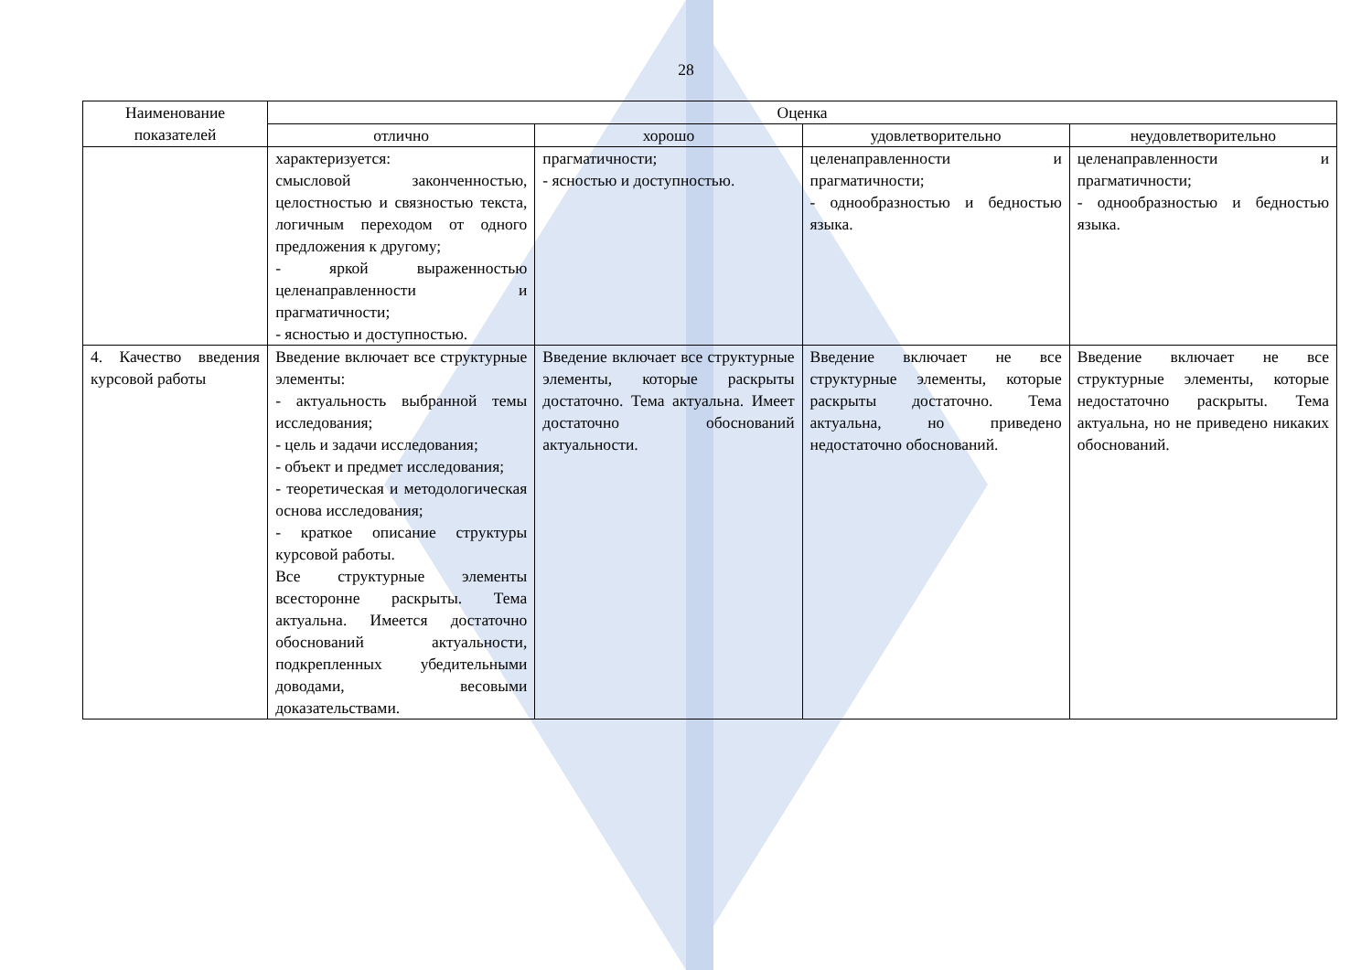28
| Наименование показателей | Оценка | | | |
| --- | --- | --- | --- | --- |
| | отлично | хорошо | удовлетворительно | неудовлетворительно |
| | характеризуется: смысловой законченностью, целостностью и связностью текста, логичным переходом от одного предложения к другому; - яркой выраженностью целенаправленности и прагматичности; - ясностью и доступностью. | прагматичности; - ясностью и доступностью. | целенаправленности и прагматичности; - однообразностью и бедностью языка. | целенаправленности и прагматичности; - однообразностью и бедностью языка. |
| 4. Качество введения курсовой работы | Введение включает все структурные элементы: - актуальность выбранной темы исследования; - цель и задачи исследования; - объект и предмет исследования; - теоретическая и методологическая основа исследования; - краткое описание структуры курсовой работы. Все структурные элементы всесторонне раскрыты. Тема актуальна. Имеется достаточно обоснований актуальности, подкрепленных убедительными доводами, весовыми доказательствами. | Введение включает все структурные элементы, которые раскрыты достаточно. Тема актуальна. Имеет достаточно обоснований актуальности. | Введение включает не все структурные элементы, которые раскрыты достаточно. Тема актуальна, но приведено недостаточно обоснований. | Введение включает не все структурные элементы, которые недостаточно раскрыты. Тема актуальна, но не приведено никаких обоснований. |